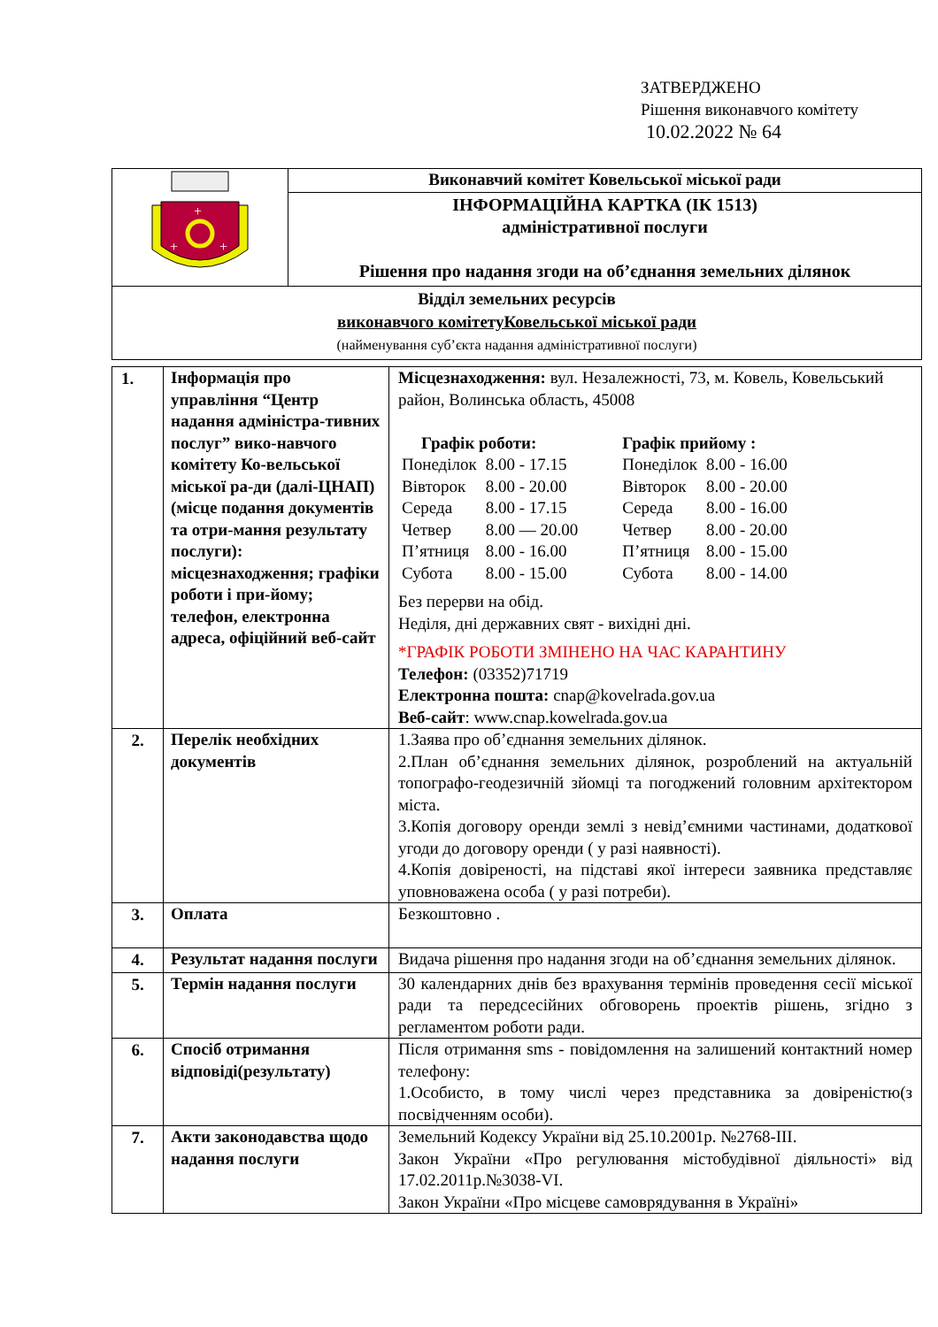ЗАТВЕРДЖЕНО
Рішення виконавчого комітету
10.02.2022 № 64
| + + + | Виконавчий комітет Ковельської міської ради |
| | ІНФОРМАЦІЙНА КАРТКА (ІК 1513) адміністративної послуги Рішення про надання згоди на об’єднання земельних ділянок |
| Відділ земельних ресурсів виконавчого комітетуКовельської міської ради (найменування суб’єкта надання адміністративної послуги) | |
| 1. | Інформація про управління “Центр надання адміністра-тивних послуг” вико-навчого комітету Ко-вельської міської ра-ди (далі-ЦНАП) (місце подання документів та отри-мання результату послуги): місцезнаходження; графіки роботи і при-йому; телефон, електронна адреса, офіційний веб-сайт | Місцезнаходження: вул. Незалежності, 73, м. Ковель, Ковельський район, Волинська область, 45008 / Графік роботи: / / / Понеділок / 8.00 - 17.15 / / Вівторок / 8.00 - 20.00 / / Середа / 8.00 - 17.15 / / Четвер / 8.00 — 20.00 / / П’ятниця / 8.00 - 16.00 / / Субота / 8.00 - 15.00 / / Графік прийому : / / / Понеділок / 8.00 - 16.00 / / Вівторок / 8.00 - 20.00 / / Середа / 8.00 - 16.00 / / Четвер / 8.00 - 20.00 / / П’ятниця / 8.00 - 15.00 / / Субота / 8.00 - 14.00 / Без перерви на обід. Неділя, дні державних свят - вихідні дні. *ГРАФІК РОБОТИ ЗМІНЕНО НА ЧАС КАРАНТИНУ Телефон: (03352)71719 Електронна пошта: cnap@kovelrada.gov.ua Веб-сайт : www.cnap.kowelrada.gov.ua |
| 2. | Перелік необхідних документів | 1.Заява про об’єднання земельних ділянок. 2.План об’єднання земельних ділянок, розроблений на актуальній топографо-геодезичній зйомці та погоджений головним архітектором міста. 3.Копія договору оренди землі з невід’ємними частинами, додаткової угоди до договору оренди ( у разі наявності). 4.Копія довіреності, на підставі якої інтереси заявника представляє уповноважена особа ( у разі потреби). |
| 3. | Оплата | Безкоштовно . |
| 4. | Результат надання послуги | Видача рішення про надання згоди на об’єднання земельних ділянок. |
| 5. | Термін надання послуги | 30 календарних днів без врахування термінів проведення сесії міської ради та передсесійних обговорень проектів рішень, згідно з регламентом роботи ради. |
| 6. | Спосіб отримання відповіді(результату) | Після отримання sms - повідомлення на залишений контактний номер телефону: 1.Особисто, в тому числі через представника за довіреністю(з посвідченням особи). |
| 7. | Акти законодавства щодо надання послуги | Земельний Кодексу України від 25.10.2001р. №2768-ІІІ. Закон України «Про регулювання містобудівної діяльності» від 17.02.2011р.№3038-VI. Закон України «Про місцеве самоврядування в Україні» |